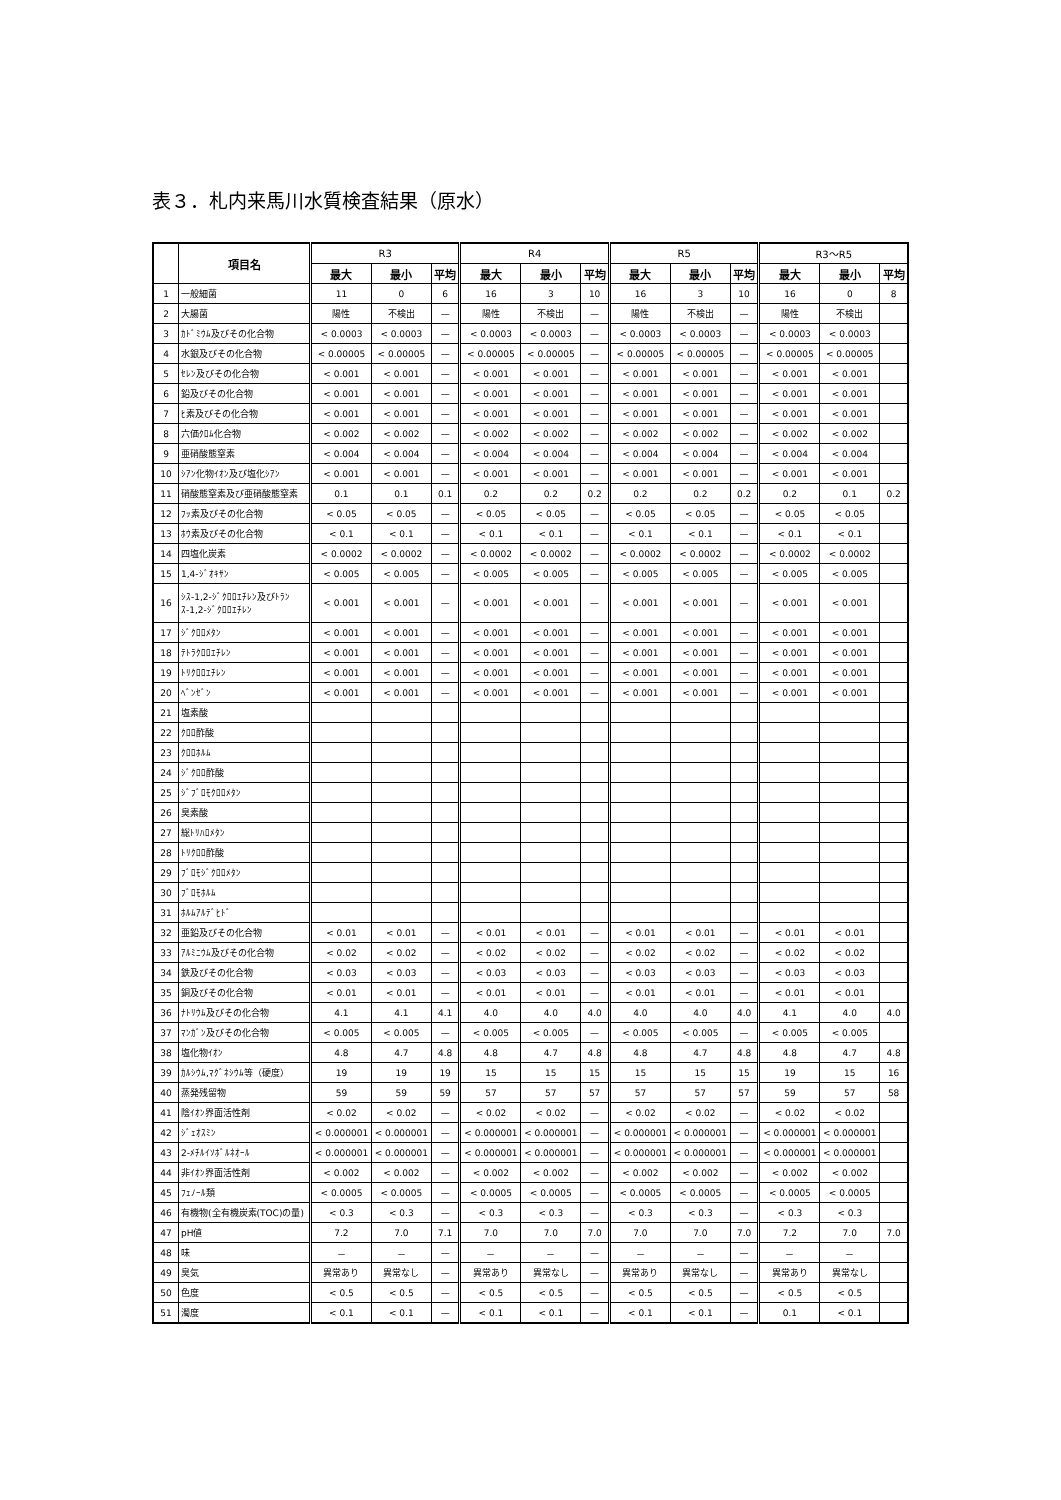表３．札内来馬川水質検査結果（原水）
| | 項目名 | R3 | | | R4 | | | R5 | | | R3～R5 | | |
| --- | --- | --- | --- | --- | --- | --- | --- | --- | --- | --- | --- | --- | --- |
| | | 最大 | 最小 | 平均 | 最大 | 最小 | 平均 | 最大 | 最小 | 平均 | 最大 | 最小 | 平均 |
| 1 | 一般細菌 | 11 | 0 | 6 | 16 | 3 | 10 | 16 | 3 | 10 | 16 | 0 | 8 |
| 2 | 大腸菌 | 陽性 | 不検出 | — | 陽性 | 不検出 | — | 陽性 | 不検出 | — | 陽性 | 不検出 | |
| 3 | ｶﾄﾞﾐｳﾑ及びその化合物 | < 0.0003 | < 0.0003 | — | < 0.0003 | < 0.0003 | — | < 0.0003 | < 0.0003 | — | < 0.0003 | < 0.0003 | |
| 4 | 水銀及びその化合物 | < 0.00005 | < 0.00005 | — | < 0.00005 | < 0.00005 | — | < 0.00005 | < 0.00005 | — | < 0.00005 | < 0.00005 | |
| 5 | ｾﾚﾝ及びその化合物 | < 0.001 | < 0.001 | — | < 0.001 | < 0.001 | — | < 0.001 | < 0.001 | — | < 0.001 | < 0.001 | |
| 6 | 鉛及びその化合物 | < 0.001 | < 0.001 | — | < 0.001 | < 0.001 | — | < 0.001 | < 0.001 | — | < 0.001 | < 0.001 | |
| 7 | ﾋ素及びその化合物 | < 0.001 | < 0.001 | — | < 0.001 | < 0.001 | — | < 0.001 | < 0.001 | — | < 0.001 | < 0.001 | |
| 8 | 六価ｸﾛﾑ化合物 | < 0.002 | < 0.002 | — | < 0.002 | < 0.002 | — | < 0.002 | < 0.002 | — | < 0.002 | < 0.002 | |
| 9 | 亜硝酸態窒素 | < 0.004 | < 0.004 | — | < 0.004 | < 0.004 | — | < 0.004 | < 0.004 | — | < 0.004 | < 0.004 | |
| 10 | ｼｱﾝ化物ｲｵﾝ及び塩化ｼｱﾝ | < 0.001 | < 0.001 | — | < 0.001 | < 0.001 | — | < 0.001 | < 0.001 | — | < 0.001 | < 0.001 | |
| 11 | 硝酸態窒素及び亜硝酸態窒素 | 0.1 | 0.1 | 0.1 | 0.2 | 0.2 | 0.2 | 0.2 | 0.2 | 0.2 | 0.2 | 0.1 | 0.2 |
| 12 | ﾌｯ素及びその化合物 | < 0.05 | < 0.05 | — | < 0.05 | < 0.05 | — | < 0.05 | < 0.05 | — | < 0.05 | < 0.05 | |
| 13 | ﾎｳ素及びその化合物 | < 0.1 | < 0.1 | — | < 0.1 | < 0.1 | — | < 0.1 | < 0.1 | — | < 0.1 | < 0.1 | |
| 14 | 四塩化炭素 | < 0.0002 | < 0.0002 | — | < 0.0002 | < 0.0002 | — | < 0.0002 | < 0.0002 | — | < 0.0002 | < 0.0002 | |
| 15 | 1,4-ｼﾞｵｷｻﾝ | < 0.005 | < 0.005 | — | < 0.005 | < 0.005 | — | < 0.005 | < 0.005 | — | < 0.005 | < 0.005 | |
| 16 | ｼｽ-1,2-ｼﾞｸﾛﾛｴﾁﾚﾝ及びﾄﾗﾝｽ-1,2-ｼﾞｸﾛﾛｴﾁﾚﾝ | < 0.001 | < 0.001 | — | < 0.001 | < 0.001 | — | < 0.001 | < 0.001 | — | < 0.001 | < 0.001 | |
| 17 | ｼﾞｸﾛﾛﾒﾀﾝ | < 0.001 | < 0.001 | — | < 0.001 | < 0.001 | — | < 0.001 | < 0.001 | — | < 0.001 | < 0.001 | |
| 18 | ﾃﾄﾗｸﾛﾛｴﾁﾚﾝ | < 0.001 | < 0.001 | — | < 0.001 | < 0.001 | — | < 0.001 | < 0.001 | — | < 0.001 | < 0.001 | |
| 19 | ﾄﾘｸﾛﾛｴﾁﾚﾝ | < 0.001 | < 0.001 | — | < 0.001 | < 0.001 | — | < 0.001 | < 0.001 | — | < 0.001 | < 0.001 | |
| 20 | ﾍﾞﾝｾﾞﾝ | < 0.001 | < 0.001 | — | < 0.001 | < 0.001 | — | < 0.001 | < 0.001 | — | < 0.001 | < 0.001 | |
| 21 | 塩素酸 | | | | | | | | | | | | |
| 22 | ｸﾛﾛ酢酸 | | | | | | | | | | | | |
| 23 | ｸﾛﾛﾎﾙﾑ | | | | | | | | | | | | |
| 24 | ｼﾞｸﾛﾛ酢酸 | | | | | | | | | | | | |
| 25 | ｼﾞﾌﾞﾛﾓｸﾛﾛﾒﾀﾝ | | | | | | | | | | | | |
| 26 | 臭素酸 | | | | | | | | | | | | |
| 27 | 総ﾄﾘﾊﾛﾒﾀﾝ | | | | | | | | | | | | |
| 28 | ﾄﾘｸﾛﾛ酢酸 | | | | | | | | | | | | |
| 29 | ﾌﾞﾛﾓｼﾞｸﾛﾛﾒﾀﾝ | | | | | | | | | | | | |
| 30 | ﾌﾞﾛﾓﾎﾙﾑ | | | | | | | | | | | | |
| 31 | ﾎﾙﾑｱﾙﾃﾞﾋﾄﾞ | | | | | | | | | | | | |
| 32 | 亜鉛及びその化合物 | < 0.01 | < 0.01 | — | < 0.01 | < 0.01 | — | < 0.01 | < 0.01 | — | < 0.01 | < 0.01 | |
| 33 | ｱﾙﾐﾆｳﾑ及びその化合物 | < 0.02 | < 0.02 | — | < 0.02 | < 0.02 | — | < 0.02 | < 0.02 | — | < 0.02 | < 0.02 | |
| 34 | 鉄及びその化合物 | < 0.03 | < 0.03 | — | < 0.03 | < 0.03 | — | < 0.03 | < 0.03 | — | < 0.03 | < 0.03 | |
| 35 | 銅及びその化合物 | < 0.01 | < 0.01 | — | < 0.01 | < 0.01 | — | < 0.01 | < 0.01 | — | < 0.01 | < 0.01 | |
| 36 | ﾅﾄﾘｳﾑ及びその化合物 | 4.1 | 4.1 | 4.1 | 4.0 | 4.0 | 4.0 | 4.0 | 4.0 | 4.0 | 4.1 | 4.0 | 4.0 |
| 37 | ﾏﾝｶﾞﾝ及びその化合物 | < 0.005 | < 0.005 | — | < 0.005 | < 0.005 | — | < 0.005 | < 0.005 | — | < 0.005 | < 0.005 | |
| 38 | 塩化物ｲｵﾝ | 4.8 | 4.7 | 4.8 | 4.8 | 4.7 | 4.8 | 4.8 | 4.7 | 4.8 | 4.8 | 4.7 | 4.8 |
| 39 | ｶﾙｼｳﾑ,ﾏｸﾞﾈｼｳﾑ等（硬度） | 19 | 19 | 19 | 15 | 15 | 15 | 15 | 15 | 15 | 19 | 15 | 16 |
| 40 | 蒸発残留物 | 59 | 59 | 59 | 57 | 57 | 57 | 57 | 57 | 57 | 59 | 57 | 58 |
| 41 | 陰ｲｵﾝ界面活性剤 | < 0.02 | < 0.02 | — | < 0.02 | < 0.02 | — | < 0.02 | < 0.02 | — | < 0.02 | < 0.02 | |
| 42 | ｼﾞｪｵｽﾐﾝ | < 0.000001 | < 0.000001 | — | < 0.000001 | < 0.000001 | — | < 0.000001 | < 0.000001 | — | < 0.000001 | < 0.000001 | |
| 43 | 2-ﾒﾁﾙｲｿﾎﾞﾙﾈｵｰﾙ | < 0.000001 | < 0.000001 | — | < 0.000001 | < 0.000001 | — | < 0.000001 | < 0.000001 | — | < 0.000001 | < 0.000001 | |
| 44 | 非ｲｵﾝ界面活性剤 | < 0.002 | < 0.002 | — | < 0.002 | < 0.002 | — | < 0.002 | < 0.002 | — | < 0.002 | < 0.002 | |
| 45 | ﾌｪﾉｰﾙ類 | < 0.0005 | < 0.0005 | — | < 0.0005 | < 0.0005 | — | < 0.0005 | < 0.0005 | — | < 0.0005 | < 0.0005 | |
| 46 | 有機物(全有機炭素(TOC)の量) | < 0.3 | < 0.3 | — | < 0.3 | < 0.3 | — | < 0.3 | < 0.3 | — | < 0.3 | < 0.3 | |
| 47 | pH値 | 7.2 | 7.0 | 7.1 | 7.0 | 7.0 | 7.0 | 7.0 | 7.0 | 7.0 | 7.2 | 7.0 | 7.0 |
| 48 | 味 | － | － | — | － | － | — | － | － | — | － | － | |
| 49 | 臭気 | 異常あり | 異常なし | — | 異常あり | 異常なし | — | 異常あり | 異常なし | — | 異常あり | 異常なし | |
| 50 | 色度 | < 0.5 | < 0.5 | — | < 0.5 | < 0.5 | — | < 0.5 | < 0.5 | — | < 0.5 | < 0.5 | |
| 51 | 濁度 | < 0.1 | < 0.1 | — | < 0.1 | < 0.1 | — | < 0.1 | < 0.1 | — | 0.1 | < 0.1 | |